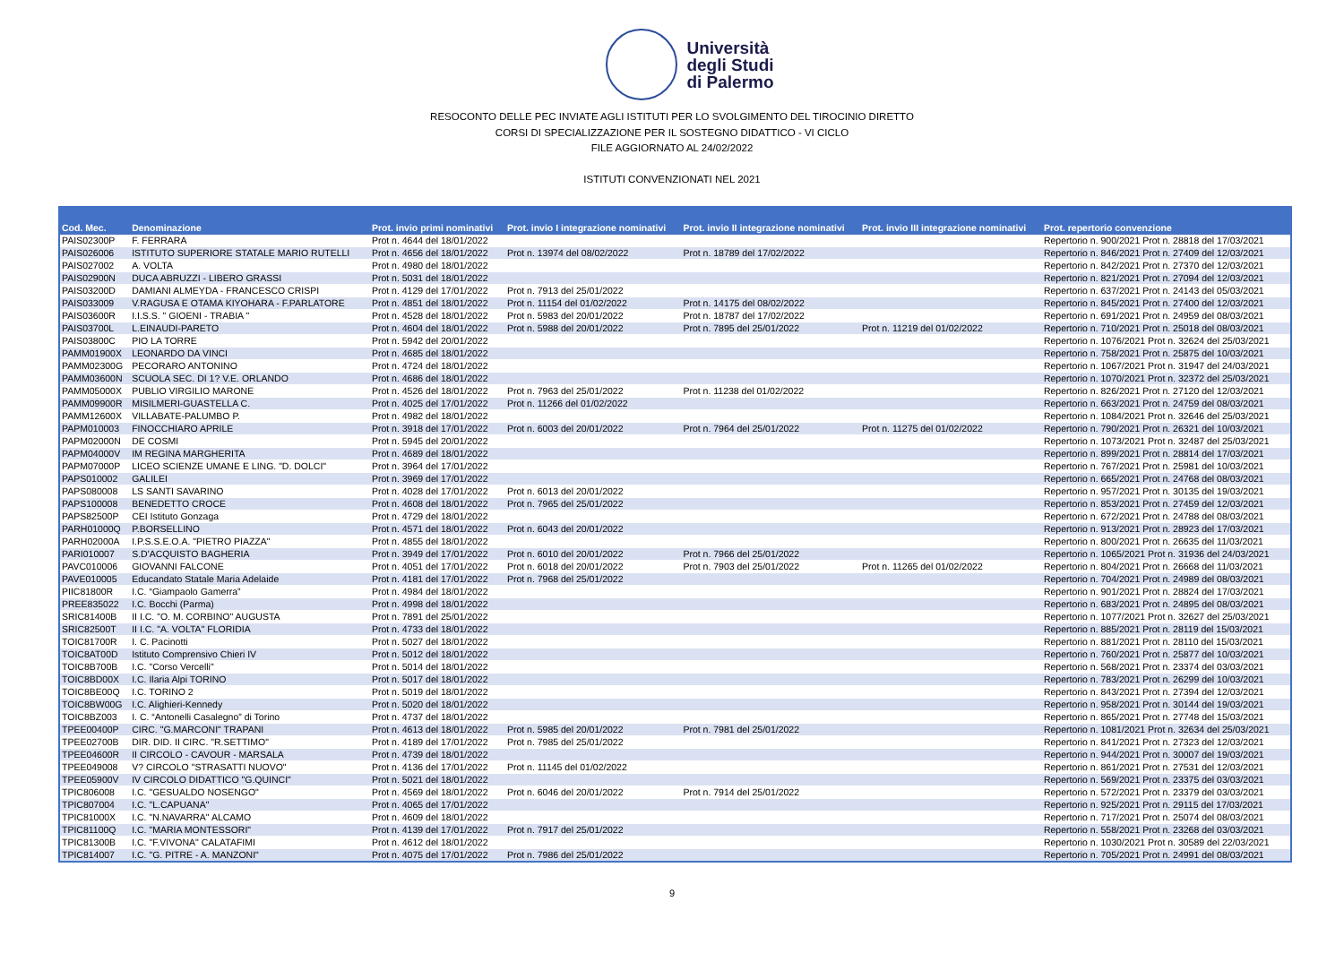Università
degli Studi
di Palermo
RESOCONTO DELLE PEC INVIATE AGLI ISTITUTI PER LO SVOLGIMENTO DEL TIROCINIO DIRETTO
CORSI DI SPECIALIZZAZIONE PER IL SOSTEGNO DIDATTICO - VI CICLO
FILE AGGIORNATO AL 24/02/2022
ISTITUTI CONVENZIONATI NEL 2021
| Cod. Mec. | Denominazione | Prot. invio primi nominativi | Prot. invio I integrazione nominativi | Prot. invio II integrazione nominativi | Prot. invio III integrazione nominativi | Prot. repertorio convenzione |
| --- | --- | --- | --- | --- | --- | --- |
| PAIS02300P | F. FERRARA | Prot n. 4644 del 18/01/2022 | | | | Repertorio n. 900/2021 Prot n. 28818 del 17/03/2021 |
| PAIS026006 | ISTITUTO SUPERIORE STATALE MARIO RUTELLI | Prot n. 4656 del 18/01/2022 | Prot n. 13974 del 08/02/2022 | Prot n. 18789 del 17/02/2022 | | Repertorio n. 846/2021 Prot n. 27409 del 12/03/2021 |
| PAIS027002 | A. VOLTA | Prot n. 4980 del 18/01/2022 | | | | Repertorio n. 842/2021 Prot n. 27370 del 12/03/2021 |
| PAIS02900N | DUCA ABRUZZI - LIBERO GRASSI | Prot n. 5031 del 18/01/2022 | | | | Repertorio n. 821/2021 Prot n. 27094 del 12/03/2021 |
| PAIS03200D | DAMIANI ALMEYDA - FRANCESCO CRISPI | Prot n. 4129 del 17/01/2022 | Prot n. 7913 del 25/01/2022 | | | Repertorio n. 637/2021 Prot n. 24143 del 05/03/2021 |
| PAIS033009 | V.RAGUSA E OTAMA KIYOHARA - F.PARLATORE | Prot n. 4851 del 18/01/2022 | Prot n. 11154 del 01/02/2022 | Prot n. 14175 del 08/02/2022 | | Repertorio n. 845/2021 Prot n. 27400 del 12/03/2021 |
| PAIS03600R | I.I.S.S. " GIOENI - TRABIA " | Prot n. 4528 del 18/01/2022 | Prot n. 5983 del 20/01/2022 | Prot n. 18787 del 17/02/2022 | | Repertorio n. 691/2021 Prot n. 24959 del 08/03/2021 |
| PAIS03700L | L.EINAUDI-PARETO | Prot n. 4604 del 18/01/2022 | Prot n. 5988 del 20/01/2022 | Prot n. 7895 del 25/01/2022 | Prot n. 11219 del 01/02/2022 | Repertorio n. 710/2021 Prot n. 25018 del 08/03/2021 |
| PAIS03800C | PIO LA TORRE | Prot n. 5942 del 20/01/2022 | | | | Repertorio n. 1076/2021 Prot n. 32624 del 25/03/2021 |
| PAMM01900X | LEONARDO DA VINCI | Prot n. 4685 del 18/01/2022 | | | | Repertorio n. 758/2021 Prot n. 25875 del 10/03/2021 |
| PAMM02300G | PECORARO ANTONINO | Prot n. 4724 del 18/01/2022 | | | | Repertorio n. 1067/2021 Prot n. 31947 del 24/03/2021 |
| PAMM03600N | SCUOLA SEC. DI 1? V.E. ORLANDO | Prot n. 4686 del 18/01/2022 | | | | Repertorio n. 1070/2021 Prot n. 32372 del 25/03/2021 |
| PAMM05000X | PUBLIO VIRGILIO MARONE | Prot n. 4526 del 18/01/2022 | Prot n. 7963 del 25/01/2022 | Prot n. 11238 del 01/02/2022 | | Repertorio n. 826/2021 Prot n. 27120 del 12/03/2021 |
| PAMM09900R | MISILMERI-GUASTELLA C. | Prot n. 4025 del 17/01/2022 | Prot n. 11266 del 01/02/2022 | | | Repertorio n. 663/2021 Prot n. 24759 del 08/03/2021 |
| PAMM12600X | VILLABATE-PALUMBO P. | Prot n. 4982 del 18/01/2022 | | | | Repertorio n. 1084/2021 Prot n. 32646 del 25/03/2021 |
| PAPM010003 | FINOCCHIARO APRILE | Prot n. 3918 del 17/01/2022 | Prot n. 6003 del 20/01/2022 | Prot n. 7964 del 25/01/2022 | Prot n. 11275 del 01/02/2022 | Repertorio n. 790/2021 Prot n. 26321 del 10/03/2021 |
| PAPM02000N | DE COSMI | Prot n. 5945 del 20/01/2022 | | | | Repertorio n. 1073/2021 Prot n. 32487 del 25/03/2021 |
| PAPM04000V | IM REGINA MARGHERITA | Prot n. 4689 del 18/01/2022 | | | | Repertorio n. 899/2021 Prot n. 28814 del 17/03/2021 |
| PAPM07000P | LICEO SCIENZE UMANE E LING. "D. DOLCI" | Prot n. 3964 del 17/01/2022 | | | | Repertorio n. 767/2021 Prot n. 25981 del 10/03/2021 |
| PAPS010002 | GALILEI | Prot n. 3969 del 17/01/2022 | | | | Repertorio n. 665/2021 Prot n. 24768 del 08/03/2021 |
| PAPS080008 | LS SANTI SAVARINO | Prot n. 4028 del 17/01/2022 | Prot n. 6013 del 20/01/2022 | | | Repertorio n. 957/2021 Prot n. 30135 del 19/03/2021 |
| PAPS100008 | BENEDETTO CROCE | Prot n. 4608 del 18/01/2022 | Prot n. 7965 del 25/01/2022 | | | Repertorio n. 853/2021 Prot n. 27459 del 12/03/2021 |
| PAPS82500P | CEI Istituto Gonzaga | Prot n. 4729 del 18/01/2022 | | | | Repertorio n. 672/2021 Prot n. 24788 del 08/03/2021 |
| PARH01000Q | P.BORSELLINO | Prot n. 4571 del 18/01/2022 | Prot n. 6043 del 20/01/2022 | | | Repertorio n. 913/2021 Prot n. 28923 del 17/03/2021 |
| PARH02000A | I.P.S.S.E.O.A. "PIETRO PIAZZA" | Prot n. 4855 del 18/01/2022 | | | | Repertorio n. 800/2021 Prot n. 26635 del 11/03/2021 |
| PARI010007 | S.D'ACQUISTO BAGHERIA | Prot n. 3949 del 17/01/2022 | Prot n. 6010 del 20/01/2022 | Prot n. 7966 del 25/01/2022 | | Repertorio n. 1065/2021 Prot n. 31936 del 24/03/2021 |
| PAVC010006 | GIOVANNI FALCONE | Prot n. 4051 del 17/01/2022 | Prot n. 6018 del 20/01/2022 | Prot n. 7903 del 25/01/2022 | Prot n. 11265 del 01/02/2022 | Repertorio n. 804/2021 Prot n. 26668 del 11/03/2021 |
| PAVE010005 | Educandato Statale Maria Adelaide | Prot n. 4181 del 17/01/2022 | Prot n. 7968 del 25/01/2022 | | | Repertorio n. 704/2021 Prot n. 24989 del 08/03/2021 |
| PIIC81800R | I.C. “Giampaolo Gamerra” | Prot n. 4984 del 18/01/2022 | | | | Repertorio n. 901/2021 Prot n. 28824 del 17/03/2021 |
| PREE835022 | I.C. Bocchi (Parma) | Prot n. 4998 del 18/01/2022 | | | | Repertorio n. 683/2021 Prot n. 24895 del 08/03/2021 |
| SRIC81400B | II I.C. "O. M. CORBINO" AUGUSTA | Prot n. 7891 del 25/01/2022 | | | | Repertorio n. 1077/2021 Prot n. 32627 del 25/03/2021 |
| SRIC82500T | II I.C. "A. VOLTA" FLORIDIA | Prot n. 4733 del 18/01/2022 | | | | Repertorio n. 885/2021 Prot n. 28119 del 15/03/2021 |
| TOIC81700R | I. C. Pacinotti | Prot n. 5027 del 18/01/2022 | | | | Repertorio n. 881/2021 Prot n. 28110 del 15/03/2021 |
| TOIC8AT00D | Istituto Comprensivo Chieri IV | Prot n. 5012 del 18/01/2022 | | | | Repertorio n. 760/2021 Prot n. 25877 del 10/03/2021 |
| TOIC8B700B | I.C. "Corso Vercelli" | Prot n. 5014 del 18/01/2022 | | | | Repertorio n. 568/2021 Prot n. 23374 del 03/03/2021 |
| TOIC8BD00X | I.C. Ilaria Alpi TORINO | Prot n. 5017 del 18/01/2022 | | | | Repertorio n. 783/2021 Prot n. 26299 del 10/03/2021 |
| TOIC8BE00Q | I.C. TORINO 2 | Prot n. 5019 del 18/01/2022 | | | | Repertorio n. 843/2021 Prot n. 27394 del 12/03/2021 |
| TOIC8BW00G | I.C. Alighieri-Kennedy | Prot n. 5020 del 18/01/2022 | | | | Repertorio n. 958/2021 Prot n. 30144 del 19/03/2021 |
| TOIC8BZ003 | I. C. “Antonelli Casalegno” di Torino | Prot n. 4737 del 18/01/2022 | | | | Repertorio n. 865/2021 Prot n. 27748 del 15/03/2021 |
| TPEE00400P | CIRC. "G.MARCONI" TRAPANI | Prot n. 4613 del 18/01/2022 | Prot n. 5985 del 20/01/2022 | Prot n. 7981 del 25/01/2022 | | Repertorio n. 1081/2021 Prot n. 32634 del 25/03/2021 |
| TPEE02700B | DIR. DID. II CIRC. "R.SETTIMO" | Prot n. 4189 del 17/01/2022 | Prot n. 7985 del 25/01/2022 | | | Repertorio n. 841/2021 Prot n. 27323 del 12/03/2021 |
| TPEE04600R | II CIRCOLO - CAVOUR - MARSALA | Prot n. 4739 del 18/01/2022 | | | | Repertorio n. 944/2021 Prot n. 30007 del 19/03/2021 |
| TPEE049008 | V? CIRCOLO "STRASATTI NUOVO" | Prot n. 4136 del 17/01/2022 | Prot n. 11145 del 01/02/2022 | | | Repertorio n. 861/2021 Prot n. 27531 del 12/03/2021 |
| TPEE05900V | IV CIRCOLO DIDATTICO "G.QUINCI" | Prot n. 5021 del 18/01/2022 | | | | Repertorio n. 569/2021 Prot n. 23375 del 03/03/2021 |
| TPIC806008 | I.C. "GESUALDO NOSENGO" | Prot n. 4569 del 18/01/2022 | Prot n. 6046 del 20/01/2022 | Prot n. 7914 del 25/01/2022 | | Repertorio n. 572/2021 Prot n. 23379 del 03/03/2021 |
| TPIC807004 | I.C. "L.CAPUANA" | Prot n. 4065 del 17/01/2022 | | | | Repertorio n. 925/2021 Prot n. 29115 del 17/03/2021 |
| TPIC81000X | I.C. "N.NAVARRA" ALCAMO | Prot n. 4609 del 18/01/2022 | | | | Repertorio n. 717/2021 Prot n. 25074 del 08/03/2021 |
| TPIC81100Q | I.C. "MARIA MONTESSORI" | Prot n. 4139 del 17/01/2022 | Prot n. 7917 del 25/01/2022 | | | Repertorio n. 558/2021 Prot n. 23268 del 03/03/2021 |
| TPIC81300B | I.C. "F.VIVONA" CALATAFIMI | Prot n. 4612 del 18/01/2022 | | | | Repertorio n. 1030/2021 Prot n. 30589 del 22/03/2021 |
| TPIC814007 | I.C. "G. PITRE - A. MANZONI" | Prot n. 4075 del 17/01/2022 | Prot n. 7986 del 25/01/2022 | | | Repertorio n. 705/2021 Prot n. 24991 del 08/03/2021 |
9